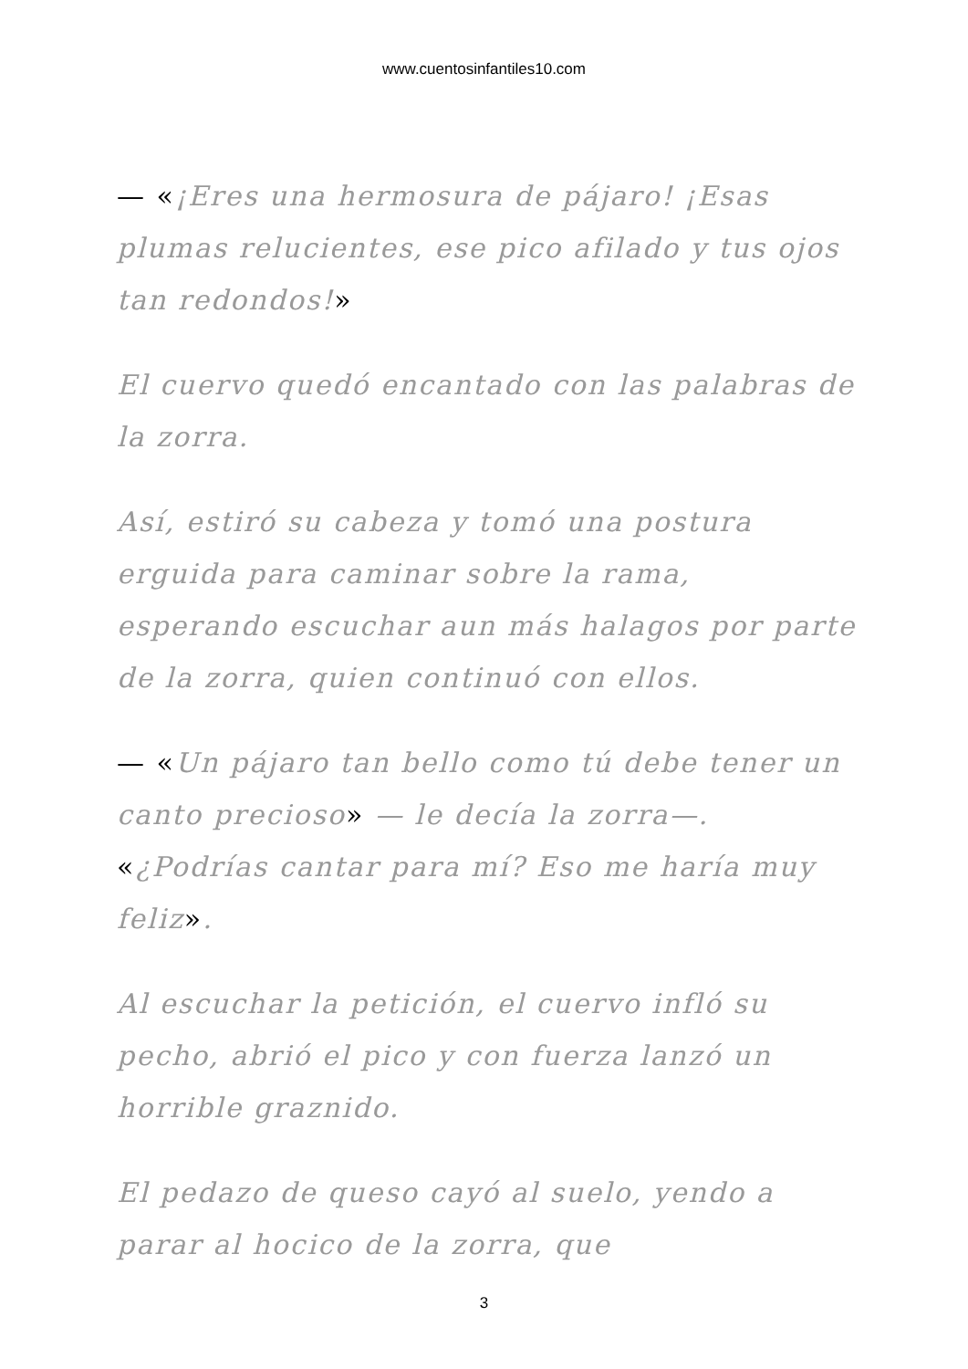www.cuentosinfantiles10.com
— «¡Eres una hermosura de pájaro! ¡Esas plumas relucientes, ese pico afilado y tus ojos tan redondos!»
El cuervo quedó encantado con las palabras de la zorra.
Así, estiró su cabeza y tomó una postura erguida para caminar sobre la rama, esperando escuchar aun más halagos por parte de la zorra, quien continuó con ellos.
— «Un pájaro tan bello como tú debe tener un canto precioso» — le decía la zorra—. «¿Podrías cantar para mí? Eso me haría muy feliz».
Al escuchar la petición, el cuervo infló su pecho, abrió el pico y con fuerza lanzó un horrible graznido.
El pedazo de queso cayó al suelo, yendo a parar al hocico de la zorra, que
3